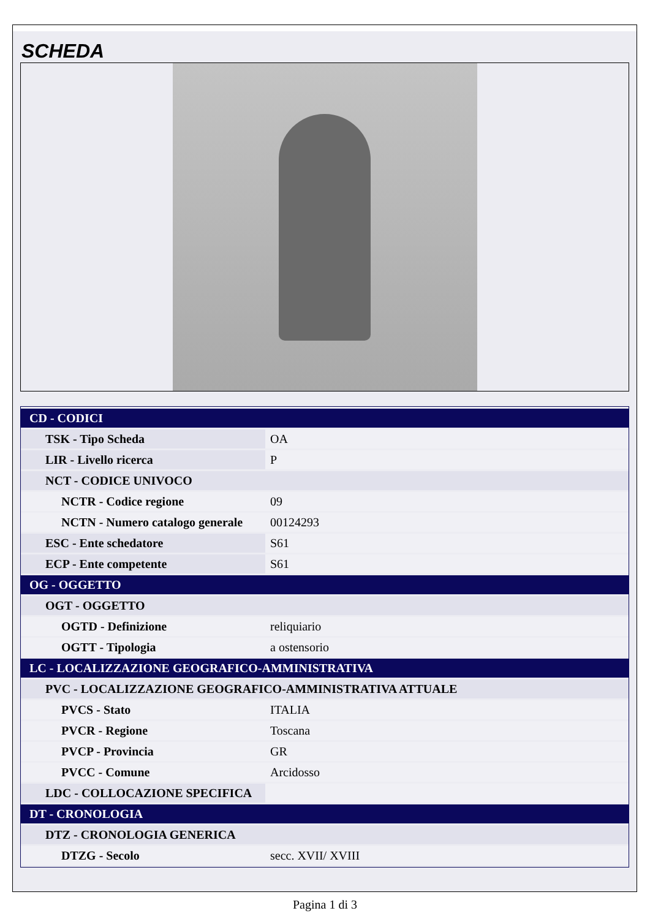SCHEDA
| CD - CODICI | |
| TSK - Tipo Scheda | OA |
| LIR - Livello ricerca | P |
| NCT - CODICE UNIVOCO | |
| NCTR - Codice regione | 09 |
| NCTN - Numero catalogo generale | 00124293 |
| ESC - Ente schedatore | S61 |
| ECP - Ente competente | S61 |
| OG - OGGETTO | |
| OGT - OGGETTO | |
| OGTD - Definizione | reliquiario |
| OGTT - Tipologia | a ostensorio |
| LC - LOCALIZZAZIONE GEOGRAFICO-AMMINISTRATIVA | |
| PVC - LOCALIZZAZIONE GEOGRAFICO-AMMINISTRATIVA ATTUALE | |
| PVCS - Stato | ITALIA |
| PVCR - Regione | Toscana |
| PVCP - Provincia | GR |
| PVCC - Comune | Arcidosso |
| LDC - COLLOCAZIONE SPECIFICA | |
| DT - CRONOLOGIA | |
| DTZ - CRONOLOGIA GENERICA | |
| DTZG - Secolo | secc. XVII/ XVIII |
Pagina 1 di 3